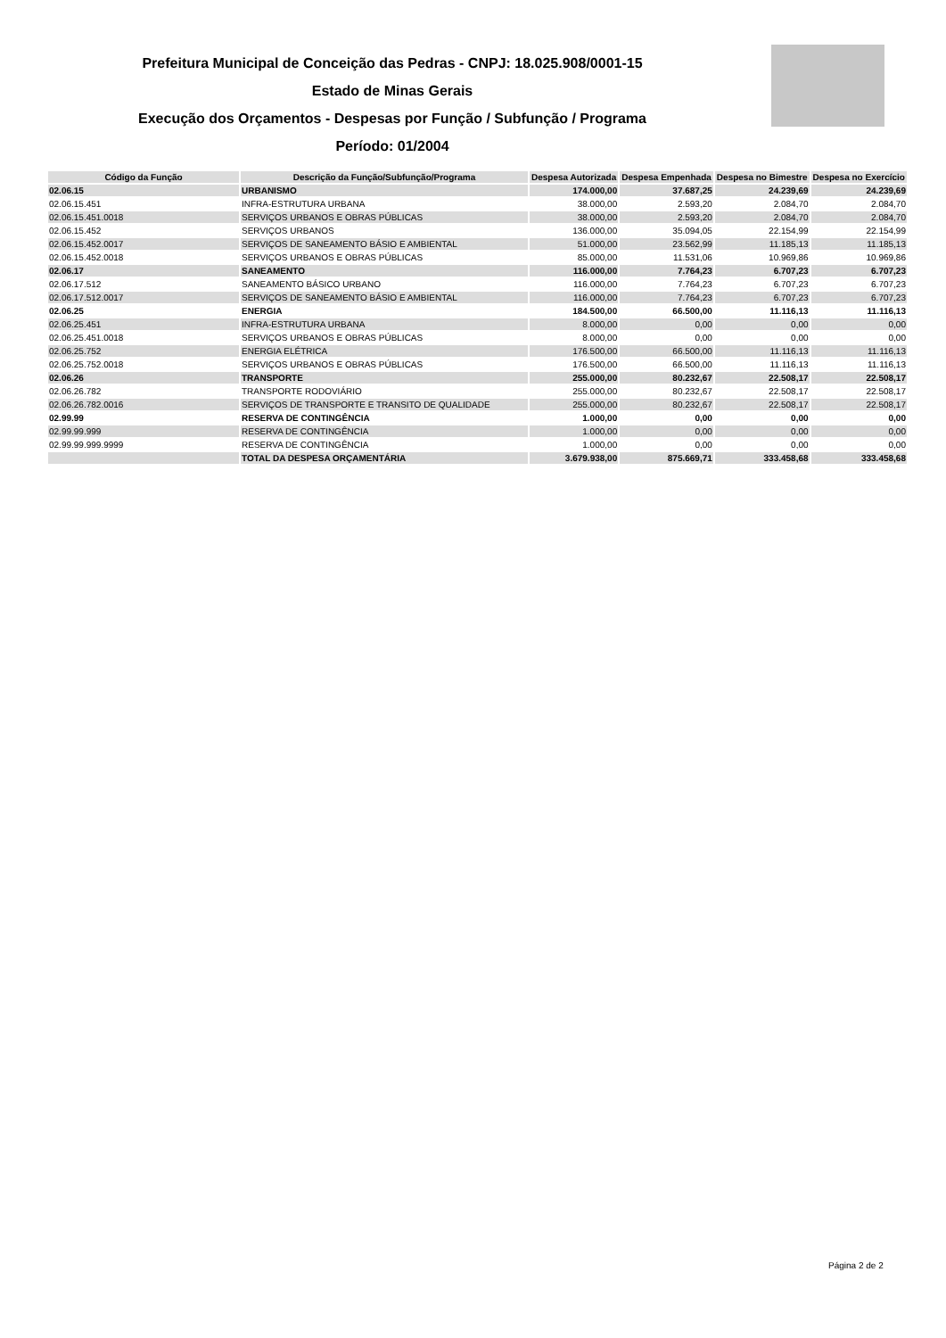Prefeitura Municipal de Conceição das Pedras - CNPJ: 18.025.908/0001-15
Estado de Minas Gerais
Execução dos Orçamentos - Despesas por Função / Subfunção / Programa
Período: 01/2004
| Código da Função | Descrição da Função/Subfunção/Programa | Despesa Autorizada | Despesa Empenhada | Despesa no Bimestre | Despesa no Exercício |
| --- | --- | --- | --- | --- | --- |
| 02.06.15 | URBANISMO | 174.000,00 | 37.687,25 | 24.239,69 | 24.239,69 |
| 02.06.15.451 | INFRA-ESTRUTURA URBANA | 38.000,00 | 2.593,20 | 2.084,70 | 2.084,70 |
| 02.06.15.451.0018 | SERVIÇOS URBANOS E OBRAS PÚBLICAS | 38.000,00 | 2.593,20 | 2.084,70 | 2.084,70 |
| 02.06.15.452 | SERVIÇOS URBANOS | 136.000,00 | 35.094,05 | 22.154,99 | 22.154,99 |
| 02.06.15.452.0017 | SERVIÇOS DE SANEAMENTO BÁSIO E AMBIENTAL | 51.000,00 | 23.562,99 | 11.185,13 | 11.185,13 |
| 02.06.15.452.0018 | SERVIÇOS URBANOS E OBRAS PÚBLICAS | 85.000,00 | 11.531,06 | 10.969,86 | 10.969,86 |
| 02.06.17 | SANEAMENTO | 116.000,00 | 7.764,23 | 6.707,23 | 6.707,23 |
| 02.06.17.512 | SANEAMENTO BÁSICO URBANO | 116.000,00 | 7.764,23 | 6.707,23 | 6.707,23 |
| 02.06.17.512.0017 | SERVIÇOS DE SANEAMENTO BÁSIO E AMBIENTAL | 116.000,00 | 7.764,23 | 6.707,23 | 6.707,23 |
| 02.06.25 | ENERGIA | 184.500,00 | 66.500,00 | 11.116,13 | 11.116,13 |
| 02.06.25.451 | INFRA-ESTRUTURA URBANA | 8.000,00 | 0,00 | 0,00 | 0,00 |
| 02.06.25.451.0018 | SERVIÇOS URBANOS E OBRAS PÚBLICAS | 8.000,00 | 0,00 | 0,00 | 0,00 |
| 02.06.25.752 | ENERGIA ELÉTRICA | 176.500,00 | 66.500,00 | 11.116,13 | 11.116,13 |
| 02.06.25.752.0018 | SERVIÇOS URBANOS E OBRAS PÚBLICAS | 176.500,00 | 66.500,00 | 11.116,13 | 11.116,13 |
| 02.06.26 | TRANSPORTE | 255.000,00 | 80.232,67 | 22.508,17 | 22.508,17 |
| 02.06.26.782 | TRANSPORTE RODOVIÁRIO | 255.000,00 | 80.232,67 | 22.508,17 | 22.508,17 |
| 02.06.26.782.0016 | SERVIÇOS DE TRANSPORTE E TRANSITO DE QUALIDADE | 255.000,00 | 80.232,67 | 22.508,17 | 22.508,17 |
| 02.99.99 | RESERVA DE CONTINGÊNCIA | 1.000,00 | 0,00 | 0,00 | 0,00 |
| 02.99.99.999 | RESERVA DE CONTINGÊNCIA | 1.000,00 | 0,00 | 0,00 | 0,00 |
| 02.99.99.999.9999 | RESERVA DE CONTINGÊNCIA | 1.000,00 | 0,00 | 0,00 | 0,00 |
| | TOTAL DA DESPESA ORÇAMENTÁRIA | 3.679.938,00 | 875.669,71 | 333.458,68 | 333.458,68 |
Página 2 de 2